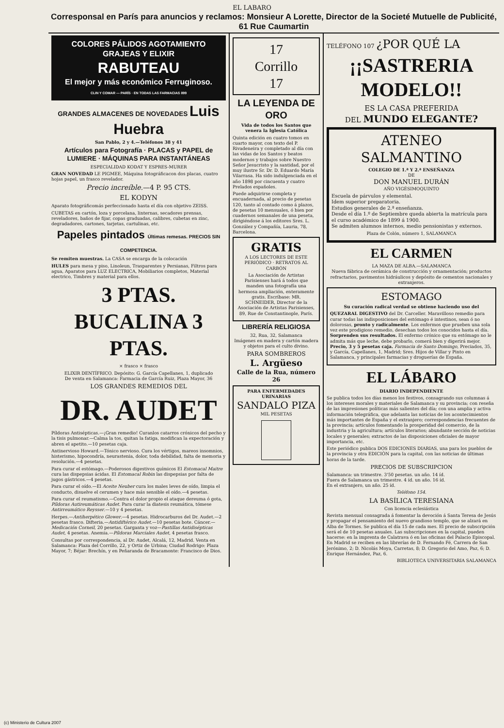EL LABARO
Corresponsal en París para anuncios y reclamos: Monsieur A Lorette, Director de la Societé Mutuelle de Publicité, 61 Rue Caumartin
COLORES PÁLIDOS AGOTAMIENTO
GRAJEAS Y ELIXIR
RABUTEAU
El mejor y más económico Ferruginoso.
CLIN Y COMAR — PARÍS · EN TODAS LAS FARMACIAS 899
GRANDES ALMACENES DE NOVEDADES Luis Huebra
San Pablo, 2 y 4.—Teléfonos 38 y 41
Artículos para Fotografía · PLACAS y PAPEL de LUMIERE · MÁQUINAS PARA INSTANTÁNEAS
ESPECIALIDAD KODAT Y ESPRES-MURER
GRAN NOVEDAD LE PIGMEE, Máquina fotográficacon dos placas, cuatro hojas papel, un frasco revelador.
Precio increíble.—4 P. 95 CTS.
EL KODYN
Aparato fotográficomás perfeccionado hasta el día con objetivo ZEISS.
CUBETAS en cartón, loza y porcelana, linternas, secadores prensas, reveladores, baños de fijar, copas graduadas, calibres, cubetas en zinc, degradadores, cartones, tarjetas, cartulinas, etc.
Papeles pintados Últimas remesas. PRECIOS SIN COMPETENCIA.
Se remiten muestras. La CASA se encarga de la colocación
HULES para mesa y piso, Linoleun, Trasparentes y Persianas, Filtros para agua, Aparatos para LUZ ELECTRICA, Mobiliarios completos, Material electrico, Timbres y material para ellos.
3 PTAS. BUCALINA 3 PTAS.
× frasco × frasco
ELIXIR DENTÍFRICO. Depósito: G. García Capellanes, 1, duplicado
De venta en Salamanca: Farmacia de García Ruiz, Plaza Mayor, 36
LOS GRANDES REMEDIOS DEL
DR. AUDET
Píldoras Antisépticas.—¡Gran remedio! Curanlos catarros crónicos del pecho y la tisis pulmonar.—Calma la tos, quitan la fatiga, modifican la expectoración y abren el apetito.—10 pesetas caja.
Antinervioso Howard.—Tónico nervioso. Cura los vértigos, mareos insomnios, histerismo, hipocondría, neurastenia, dolor, toda debilidad, falta de memoria y resolución.—4 pesetas.
Para curar el estómago.—Poderosos digestivos químicos El Estomacal Maitre cura las dispepsias ácidas. El Estomacal Robin las dispepsias por falta de jugos gástricos.—4 pesetas.
Para curar el oído.—El Aceite Neuber cura los males leves de oído, limpia el conducto, disuelve el cerumen y hace más sensible el oído.—4 pesetas.
Para curar el reumatismo.—Contra el dolor propio el ataque dereuma ó gota, Píldoras Autireumáticas Audet. Para curar la diatesis reumática, tómese Antirreumático Reysser.—10 y 4 pesetas.
Herpes.—Antiherpético Glower.—4 pesetas. Hidrocarburos del Dr. Audet.—2 pesetas frasco. Difteria.—Antidiftérico Audet.—10 pesetas bote. Cáncer.—Medicación Corneil, 20 pesetas. Garganta y voz—Pastillas Antidisépticas Audet, 4 pesetas. Anemia.—Píldoras Marciales Audet, 4 pesetas frasco.
Consultas por correspondencia, al Dr. Audet, Alcalá, 12, Madrid. Venta en Salamanca: Plaza del Corrillo, 22, y Ortiz de Urbina; Ciudad Rodrigo: Plaza Mayor, 7; Béjar: Brechín, y en Peñaranda de Bracamonte: Francisco de Dios.
17
Corrillo
17
LA LEYENDA DE ORO
Vida de todos los Santos que venera la Iglesia Católica
Quinta edición en cuatro tomos en cuarto mayor, con texto del P. Rivadeneira y completado al día con las vidas de los Santos y beatos modernos y trabajos sobre Nuestro Señor Jesucristo y la santidad, por el muy ilustre Sr. Dr. D. Eduardo María Vilarrasa. Ha sido indulgenciada en el año 1898 por cincuenta y cuatro Prelados españoles.
Puede adquirirse completa y encuadernada, al precio de pesetas 120, tanto al contado como á plazos, de pesetas 10 mensuales, ó bien por cuadernos semanales de una peseta, dirigiéndose á los editores Sres. L. González y Compañía, Lauria, 78, Barcelona.
GRATIS
A LOS LECTORES DE ESTE PERIÓDICO · RETRATOS AL CARBÓN
La Asociación de Artistas Parisienses hará á todos que manden una fotografía una hermosa ampliación, enteramente gratis. Escríbase: MR. SCHNEIDER, Director de la Asociación de Artistas Parisienses, 89, Rue de Constantinople, París.
LIBRERÍA RELIGIOSA
32, Rua, 32, Salamanca
Imágenes en madera y cartón madera y objetos para el culto divino.
PARA SOMBREROS
L. Argüeso
Calle de la Rua, número 26
PARA ENFERMEDADES URINARIAS
SANDALO PIZA
MIL PESETAS
TELÉFONO 107 ¿POR QUÉ LA
¡¡SASTRERIA MODELO!!
ES LA CASA PREFERIDA
DEL MUNDO ELEGANTE?
ATENEO SALMANTINO
COLEGIO DE 1.ª Y 2.ª ENSEÑANZA
DE
DON MANUEL DURÁN
AÑO VIGÉSIMOQUINTO
Escuela de párvulos y elemental.
Idem superior preparatoria.
Estudios generales de 2.ª enseñanza.
Desde el día 1.º de Septiembre queda abierta la matrícula para el curso académico de 1899 á 1900.
Se admiten alumnos internos, medio pensionistas y externos.
Plaza de Colón, número 1, SALAMANCA
EL CARMEN
LA MAZA DE ALBA.—SALAMANCA
Nueva fábrica de cerámica de construcción y ornamentación; productos refractarios, pavimentos hidráulicos y depósito de cementos nacionales y extranjeros.
ESTOMAGO
Su curación radical verdad se obtiene haciendo uso del
QUEZARAL DIGESTIVO del Dr. Carceller. Maravilloso remedio para curar todas las indisposiciones del estómago é intestinos, sean ó no dolorosas, pronto y radicalmente. Los enfermos que prueben una sola vez este prodigioso remedio, desechan todos los conocidos hasta el día. Sorprenden sus resultados. El enfermo crónico que su estómago no le admita más que leche, debe probarlo, comerá bien y digerirá mejor. Precio, 3 y 5 pesetas caja. Farmacia de Santo Domingo, Preciados, 35, y García, Capellanes, 1, Madrid; Sres. Hijos de Villar y Pinto en Salamanca, y principales farmacias y droguerías de España.
EL LÁBARO
DIARIO INDEPENDIENTE
Se publica todos los días menos los festivos, consagrando sus columnas á los intereses morales y materiales de Salamanca y su provincia; con reseña de las impresiones políticas más salientes del día; con una amplia y activa información telegráfica, que adelanta las noticias de los acontecimientos más importantes de España y el extranjero; correspondencias frecuentes de la provincia; artículos fomentando la prosperidad del comercio, de la industria y la agricultura; artículos literarios; abundante sección de noticias locales y generales; extractos de las disposiciones oficiales de mayor importancia, etc.
Este periódico publica DOS EDICIONES DIARIAS, una para los pueblos de la provincia y otra EDICIÓN para la capital, con las noticias de últimas horas de la tarde.
PRECIOS DE SUBSCRIPCION
Salamanca: un trimestre. 3'50 pesetas. un año. 14 íd.
Fuera de Salamanca un trimestre. 4 íd. un año. 16 íd.
En el extranjero, un año. 25 íd.
Teléfono 154.
LA BASÍLICA TERESIANA
Con licencia eclesiástica
Revista mensual consagrada á fomentar la devoción á Santa Teresa de Jesús y propagar el pensamiento del nuevo grandioso templo, que se alzará en Alba de Tormes. Se publica el día 15 de cada mes. El precio de subscripción será el de 10 pesetas anuales. Las subscripciones en la capital, pueden hacerse: en la imprenta de Calatrava ó en las oficinas del Palacio Episcopal. En Madrid se reciben en las librerías de D. Fernando Fé, Carrera de San Jerónimo, 2; D. Nicolás Moya, Carretas, 8; D. Gregorio del Amo, Paz, 6; D. Enrique Hernández, Paz, 6.
BIBLIOTECA UNIVERSITARIA SALAMANCA
(c) Ministerio de Cultura 2007